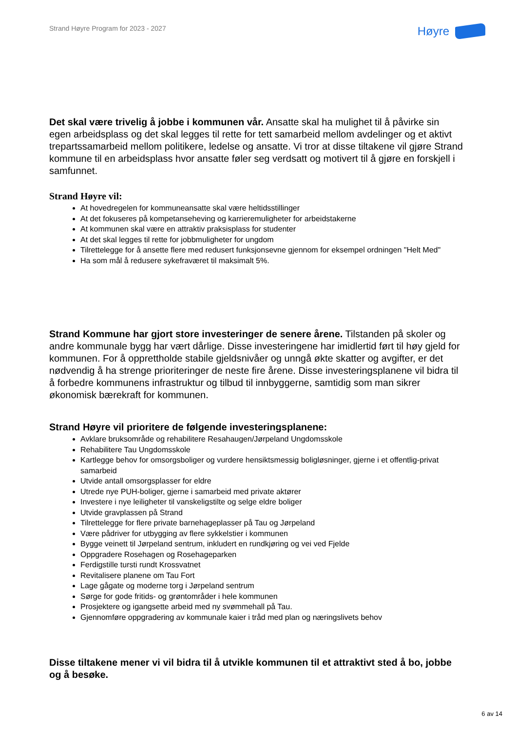Strand Høyre Program for 2023 - 2027
Høyre
Det skal være trivelig å jobbe i kommunen vår. Ansatte skal ha mulighet til å påvirke sin egen arbeidsplass og det skal legges til rette for tett samarbeid mellom avdelinger og et aktivt trepartssamarbeid mellom politikere, ledelse og ansatte. Vi tror at disse tiltakene vil gjøre Strand kommune til en arbeidsplass hvor ansatte føler seg verdsatt og motivert til å gjøre en forskjell i samfunnet.
Strand Høyre vil:
At hovedregelen for kommuneansatte skal være heltidsstillinger
At det fokuseres på kompetanseheving og karrieremuligheter for arbeidstakerne
At kommunen skal være en attraktiv praksisplass for studenter
At det skal legges til rette for jobbmuligheter for ungdom
Tilrettelegge for å ansette flere med redusert funksjonsevne gjennom for eksempel ordningen "Helt Med"
Ha som mål å redusere sykefraværet til maksimalt 5%.
Strand Kommune har gjort store investeringer de senere årene. Tilstanden på skoler og andre kommunale bygg har vært dårlige. Disse investeringene har imidlertid ført til høy gjeld for kommunen. For å opprettholde stabile gjeldsnivåer og unngå økte skatter og avgifter, er det nødvendig å ha strenge prioriteringer de neste fire årene. Disse investeringsplanene vil bidra til å forbedre kommunens infrastruktur og tilbud til innbyggerne, samtidig som man sikrer økonomisk bærekraft for kommunen.
Strand Høyre vil prioritere de følgende investeringsplanene:
Avklare bruksområde og rehabilitere Resahaugen/Jørpeland Ungdomsskole
Rehabilitere Tau Ungdomsskole
Kartlegge behov for omsorgsboliger og vurdere hensiktsmessig boligløsninger, gjerne i et offentlig-privat samarbeid
Utvide antall omsorgsplasser for eldre
Utrede nye PUH-boliger, gjerne i samarbeid med private aktører
Investere i nye leiligheter til vanskeligstilte og selge eldre boliger
Utvide gravplassen på Strand
Tilrettelegge for flere private barnehageplasser på Tau og Jørpeland
Være pådriver for utbygging av flere sykkelstier i kommunen
Bygge veinett til Jørpeland sentrum, inkludert en rundkjøring og vei ved Fjelde
Oppgradere Rosehagen og Rosehageparken
Ferdigstille tursti rundt Krossvatnet
Revitalisere planene om Tau Fort
Lage gågate og moderne torg i Jørpeland sentrum
Sørge for gode fritids- og grøntområder i hele kommunen
Prosjektere og igangsette arbeid med ny svømmehall på Tau.
Gjennomføre oppgradering av kommunale kaier i tråd med plan og næringslivets behov
Disse tiltakene mener vi vil bidra til å utvikle kommunen til et attraktivt sted å bo, jobbe og å besøke.
6 av 14